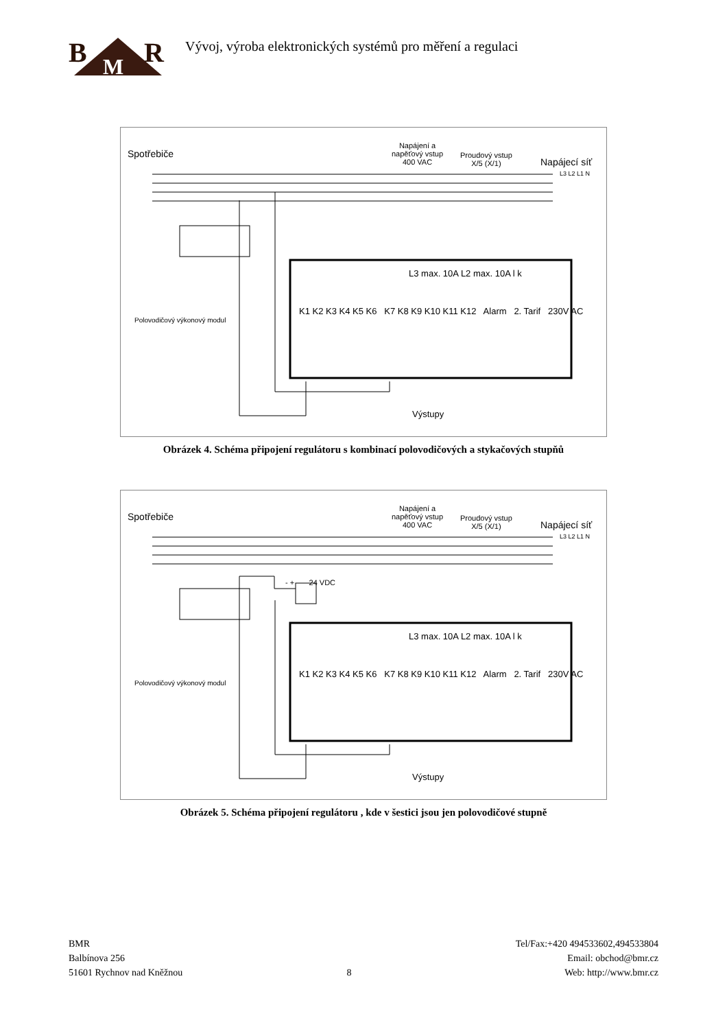B
M
R
Vývoj, výroba elektronických systémů pro měření a regulaci
Spotřebiče
Napájení a
napěťový vstup
400 VAC
Proudový vstup
X/5 (X/1)
Napájecí síť
L3 L2 L1 N
Polovodičový výkonový modul
K1 K2 K3 K4 K5 K6 K7 K8 K9 K10 K11 K12 Alarm 2. Tarif 230V AC
L3 max. 10A L2 max. 10A l k
Výstupy
Obrázek 4. Schéma připojení regulátoru s kombinací polovodičových a stykačových stupňů
Spotřebiče
Napájení a
napěťový vstup
400 VAC
Proudový vstup
X/5 (X/1)
Napájecí síť
L3 L2 L1 N
- + 24 VDC
Polovodičový výkonový modul
K1 K2 K3 K4 K5 K6 K7 K8 K9 K10 K11 K12 Alarm 2. Tarif 230V AC
L3 max. 10A L2 max. 10A l k
Výstupy
Obrázek 5. Schéma připojení regulátoru , kde v šestici jsou jen polovodičové stupně
BMR
Balbínova 256
51601 Rychnov nad Kněžnou
8 Tel/Fax:+420 494533602,494533804
Email: obchod@bmr.cz
Web: http://www.bmr.cz